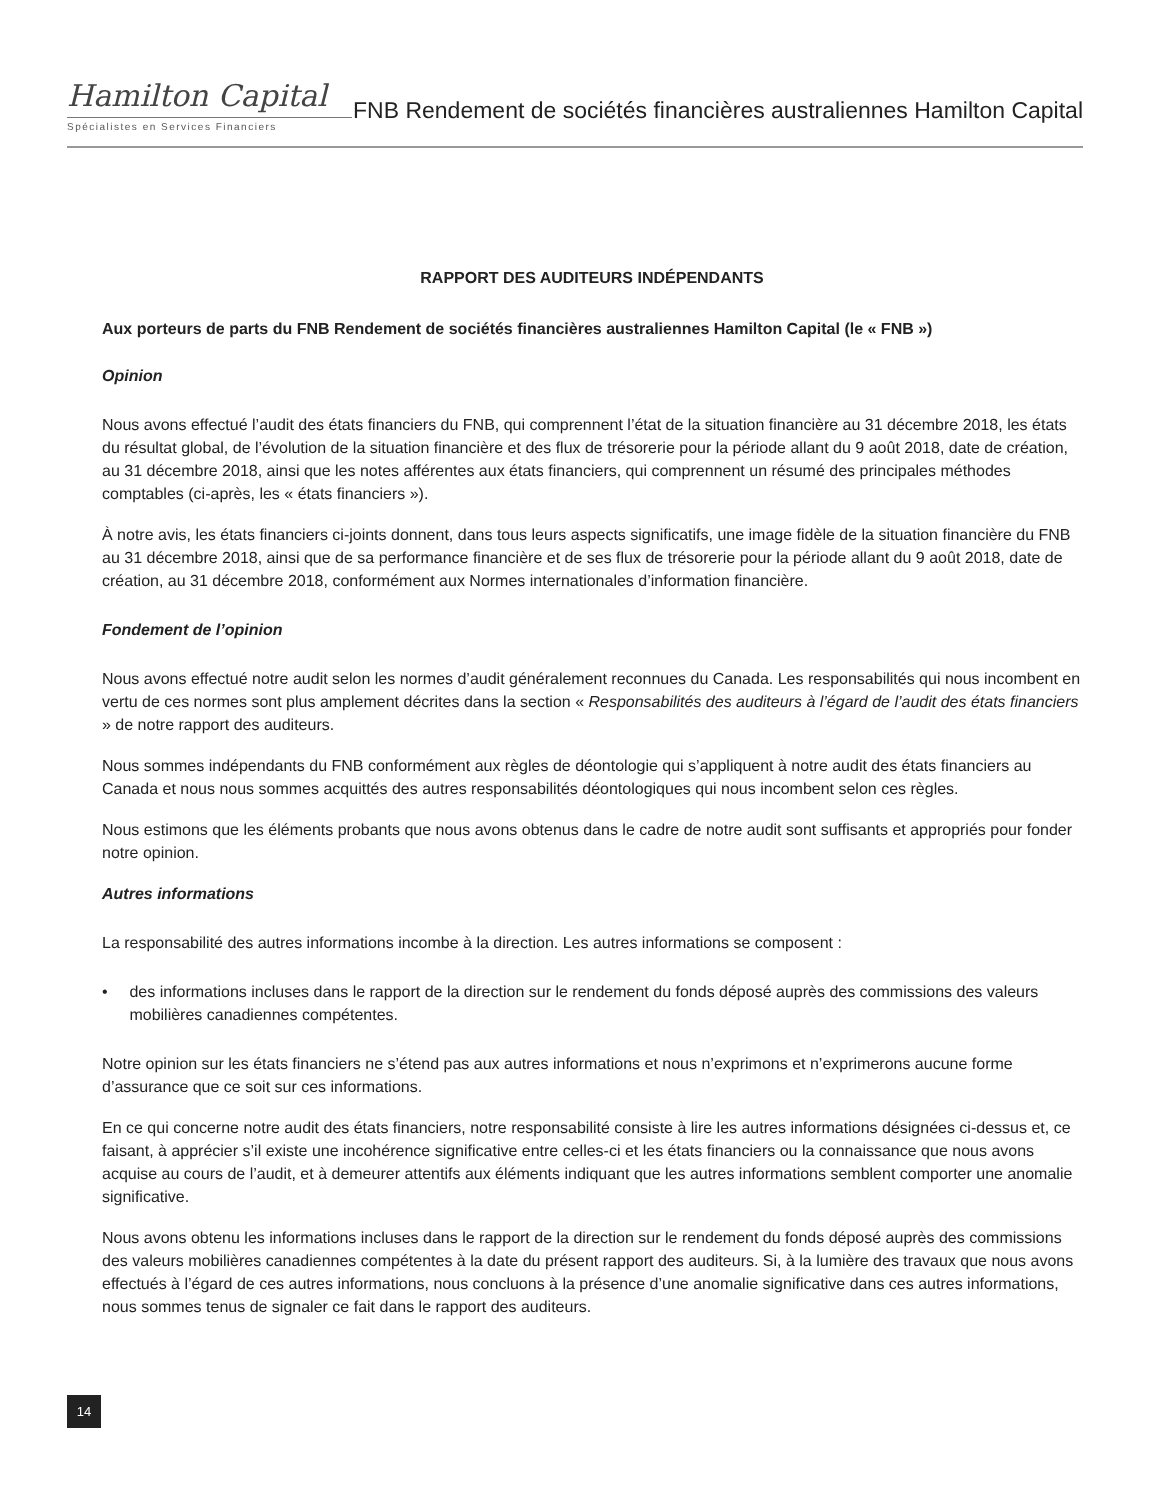Hamilton Capital
Spécialistes en Services Financiers
FNB Rendement de sociétés financières australiennes Hamilton Capital
RAPPORT DES AUDITEURS INDÉPENDANTS
Aux porteurs de parts du FNB Rendement de sociétés financières australiennes Hamilton Capital (le « FNB »)
Opinion
Nous avons effectué l’audit des états financiers du FNB, qui comprennent l’état de la situation financière au 31 décembre 2018, les états du résultat global, de l’évolution de la situation financière et des flux de trésorerie pour la période allant du 9 août 2018, date de création, au 31 décembre 2018, ainsi que les notes afférentes aux états financiers, qui comprennent un résumé des principales méthodes comptables (ci-après, les « états financiers »).
À notre avis, les états financiers ci-joints donnent, dans tous leurs aspects significatifs, une image fidèle de la situation financière du FNB au 31 décembre 2018, ainsi que de sa performance financière et de ses flux de trésorerie pour la période allant du 9 août 2018, date de création, au 31 décembre 2018, conformément aux Normes internationales d’information financière.
Fondement de l’opinion
Nous avons effectué notre audit selon les normes d’audit généralement reconnues du Canada. Les responsabilités qui nous incombent en vertu de ces normes sont plus amplement décrites dans la section « Responsabilités des auditeurs à l’égard de l’audit des états financiers » de notre rapport des auditeurs.
Nous sommes indépendants du FNB conformément aux règles de déontologie qui s’appliquent à notre audit des états financiers au Canada et nous nous sommes acquittés des autres responsabilités déontologiques qui nous incombent selon ces règles.
Nous estimons que les éléments probants que nous avons obtenus dans le cadre de notre audit sont suffisants et appropriés pour fonder notre opinion.
Autres informations
La responsabilité des autres informations incombe à la direction. Les autres informations se composent :
• des informations incluses dans le rapport de la direction sur le rendement du fonds déposé auprès des commissions des valeurs mobilières canadiennes compétentes.
Notre opinion sur les états financiers ne s’étend pas aux autres informations et nous n’exprimons et n’exprimerons aucune forme d’assurance que ce soit sur ces informations.
En ce qui concerne notre audit des états financiers, notre responsabilité consiste à lire les autres informations désignées ci-dessus et, ce faisant, à apprécier s’il existe une incohérence significative entre celles-ci et les états financiers ou la connaissance que nous avons acquise au cours de l’audit, et à demeurer attentifs aux éléments indiquant que les autres informations semblent comporter une anomalie significative.
Nous avons obtenu les informations incluses dans le rapport de la direction sur le rendement du fonds déposé auprès des commissions des valeurs mobilières canadiennes compétentes à la date du présent rapport des auditeurs. Si, à la lumière des travaux que nous avons effectués à l’égard de ces autres informations, nous concluons à la présence d’une anomalie significative dans ces autres informations, nous sommes tenus de signaler ce fait dans le rapport des auditeurs.
14